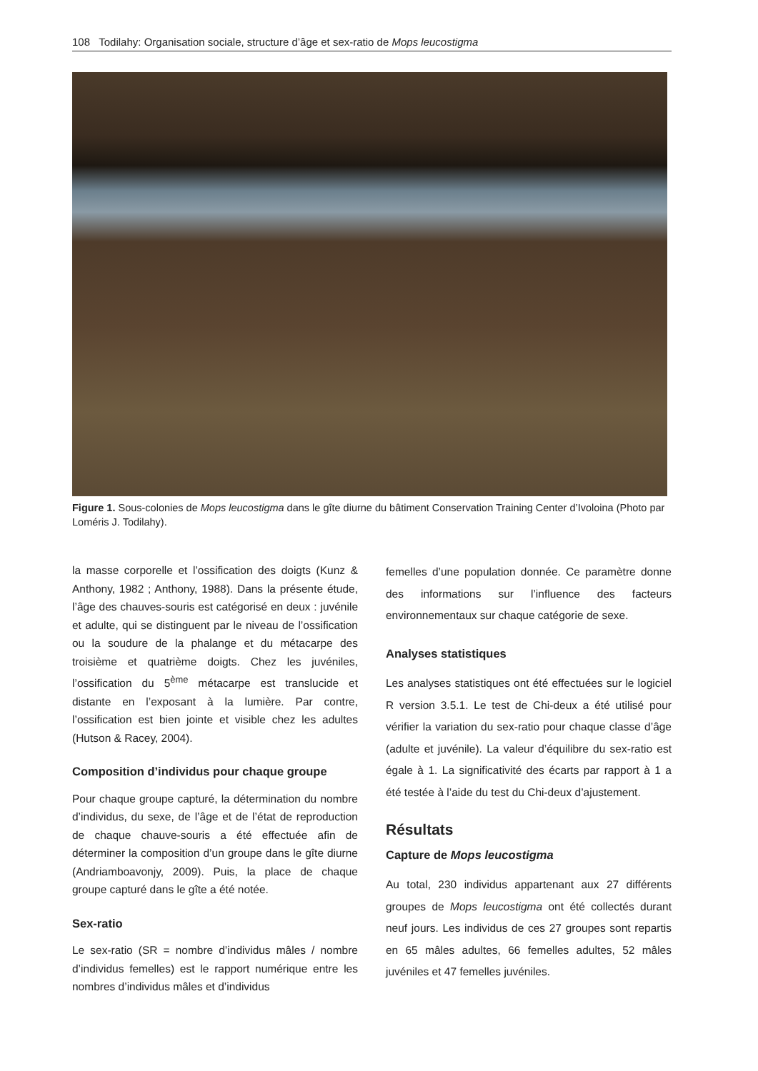108 Todilahy: Organisation sociale, structure d’âge et sex-ratio de Mops leucostigma
Figure 1. Sous-colonies de Mops leucostigma dans le gîte diurne du bâtiment Conservation Training Center d’Ivoloina (Photo par Loméris J. Todilahy).
la masse corporelle et l’ossification des doigts (Kunz & Anthony, 1982 ; Anthony, 1988). Dans la présente étude, l’âge des chauves-souris est catégorisé en deux : juvénile et adulte, qui se distinguent par le niveau de l’ossification ou la soudure de la phalange et du métacarpe des troisième et quatrième doigts. Chez les juvéniles, l’ossification du 5<sup>ème</sup> métacarpe est translucide et distante en l’exposant à la lumière. Par contre, l’ossification est bien jointe et visible chez les adultes (Hutson & Racey, 2004).
Composition d’individus pour chaque groupe
Pour chaque groupe capturé, la détermination du nombre d’individus, du sexe, de l’âge et de l’état de reproduction de chaque chauve-souris a été effectuée afin de déterminer la composition d’un groupe dans le gîte diurne (Andriamboavonjy, 2009). Puis, la place de chaque groupe capturé dans le gîte a été notée.
Sex-ratio
Le sex-ratio (SR = nombre d’individus mâles / nombre d’individus femelles) est le rapport numérique entre les nombres d’individus mâles et d’individus
femelles d’une population donnée. Ce paramètre donne des informations sur l’influence des facteurs environnementaux sur chaque catégorie de sexe.
Analyses statistiques
Les analyses statistiques ont été effectuées sur le logiciel R version 3.5.1. Le test de Chi-deux a été utilisé pour vérifier la variation du sex-ratio pour chaque classe d’âge (adulte et juvénile). La valeur d’équilibre du sex-ratio est égale à 1. La significativité des écarts par rapport à 1 a été testée à l’aide du test du Chi-deux d’ajustement.
Résultats
Capture de Mops leucostigma
Au total, 230 individus appartenant aux 27 différents groupes de Mops leucostigma ont été collectés durant neuf jours. Les individus de ces 27 groupes sont repartis en 65 mâles adultes, 66 femelles adultes, 52 mâles juvéniles et 47 femelles juvéniles.